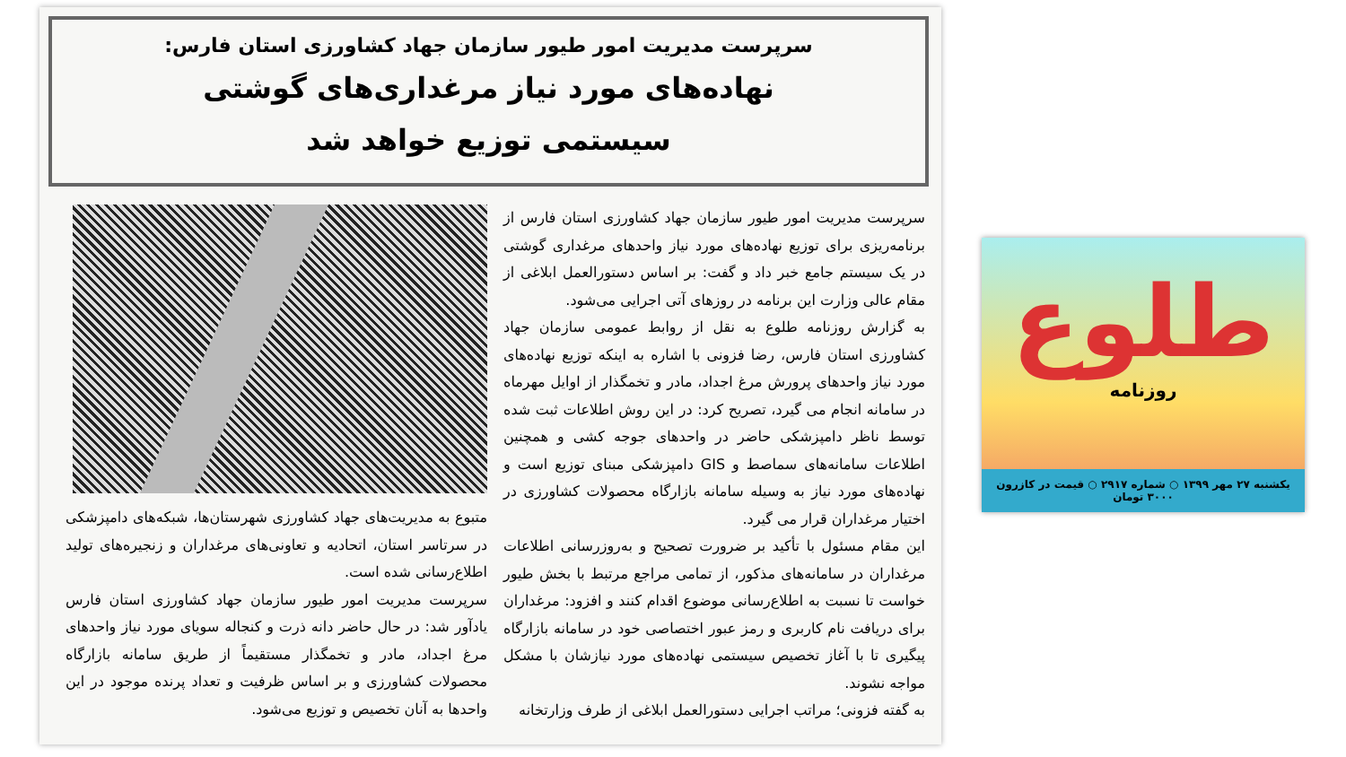سرپرست مدیریت امور طیور سازمان جهاد کشاورزی استان فارس:
نهاده‌های مورد نیاز مرغداری‌های گوشتی
سیستمی توزیع خواهد شد
سرپرست مدیریت امور طیور سازمان جهاد کشاورزی استان فارس از برنامه‌ریزی برای توزیع نهاده‌های مورد نیاز واحدهای مرغداری گوشتی در یک سیستم جامع خبر داد و گفت: بر اساس دستورالعمل ابلاغی از مقام عالی وزارت این برنامه در روزهای آتی اجرایی می‌شود.
به گزارش روزنامه طلوع به نقل از روابط عمومی سازمان جهاد کشاورزی استان فارس، رضا فزونی با اشاره به اینکه توزیع نهاده‌های مورد نیاز واحدهای پرورش مرغ اجداد، مادر و تخمگذار از اوایل مهرماه در سامانه انجام می گیرد، تصریح کرد: در این روش اطلاعات ثبت شده توسط ناظر دامپزشکی حاضر در واحدهای جوجه کشی و همچنین اطلاعات سامانه‌های سماصط و GIS دامپزشکی مبنای توزیع است و نهاده‌های مورد نیاز به وسیله سامانه بازارگاه محصولات کشاورزی در اختیار مرغداران قرار می گیرد.
این مقام مسئول با تأکید بر ضرورت تصحیح و به‌روزرسانی اطلاعات مرغداران در سامانه‌های مذکور، از تمامی مراجع مرتبط با بخش طیور خواست تا نسبت به اطلاع‌رسانی موضوع اقدام کنند و افزود: مرغداران برای دریافت نام کاربری و رمز عبور اختصاصی خود در سامانه بازارگاه پیگیری تا با آغاز تخصیص سیستمی نهاده‌های مورد نیازشان با مشکل مواجه نشوند.
به گفته فزونی؛ مراتب اجرایی دستورالعمل ابلاغی از طرف وزارتخانه
متبوع به مدیریت‌های جهاد کشاورزی شهرستان‌ها، شبکه‌های دامپزشکی در سرتاسر استان، اتحادیه و تعاونی‌های مرغداران و زنجیره‌های تولید اطلاع‌رسانی شده است.
سرپرست مدیریت امور طیور سازمان جهاد کشاورزی استان فارس یادآور شد: در حال حاضر دانه ذرت و کنجاله سویای مورد نیاز واحدهای مرغ اجداد، مادر و تخمگذار مستقیماً از طریق سامانه بازارگاه محصولات کشاورزی و بر اساس ظرفیت و تعداد پرنده موجود در این واحدها به آنان تخصیص و توزیع می‌شود.
طلوع
روزنامه
یکشنبه ۲۷ مهر ۱۳۹۹ ○ شماره ۲۹۱۷ ○ قیمت در کازرون ۳۰۰۰ تومان